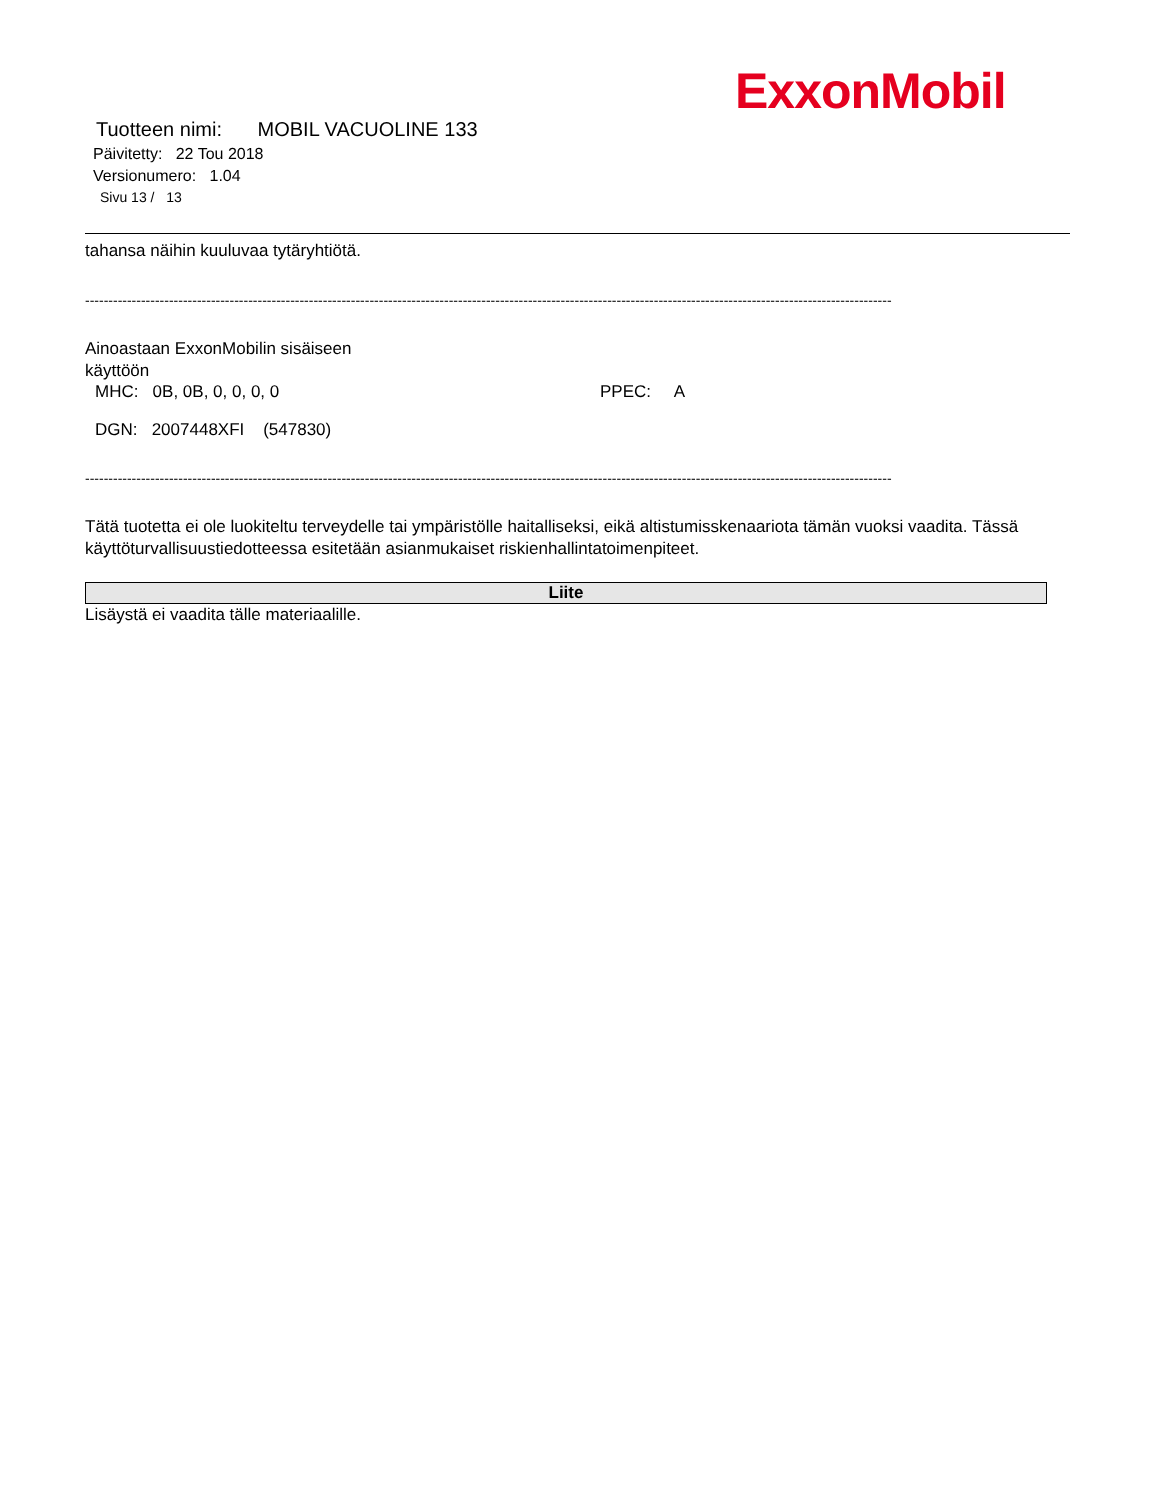ExxonMobil
Tuotteen nimi: MOBIL VACUOLINE 133
Päivitetty: 22 Tou 2018
Versionumero: 1.04
Sivu 13 / 13
tahansa näihin kuuluvaa tytäryhtiötä.
-----------------------------------------------------------------------------------------------------------------------------------------------------------------------------
Ainoastaan ExxonMobilin sisäiseen
käyttöön
MHC: 0B, 0B, 0, 0, 0, 0 PPEC: A
DGN: 2007448XFI (547830)
-----------------------------------------------------------------------------------------------------------------------------------------------------------------------------
Tätä tuotetta ei ole luokiteltu terveydelle tai ympäristölle haitalliseksi, eikä altistumisskenaariota tämän vuoksi vaadita. Tässä käyttöturvallisuustiedotteessa esitetään asianmukaiset riskienhallintatoimenpiteet.
Liite
Lisäystä ei vaadita tälle materiaalille.